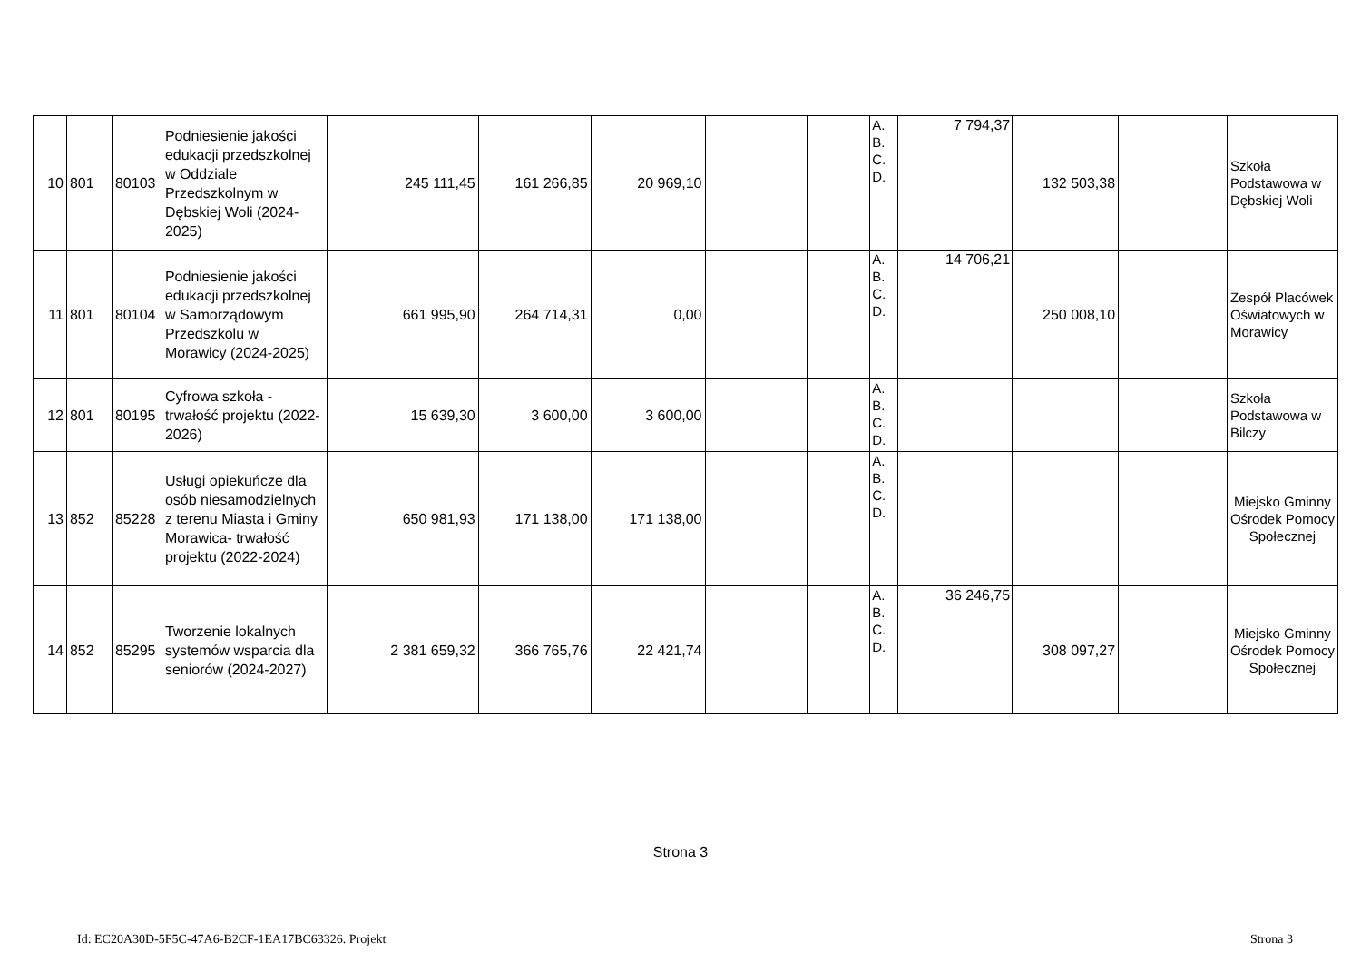| 10 | 801 | 80103 | Podniesienie jakości edukacji przedszkolnej w Oddziale Przedszkolnym w Dębskiej Woli (2024-2025) | 245 111,45 | 161 266,85 | 20 969,10 | | | A. B. C. D. | 7 794,37 | 132 503,38 | | Szkoła Podstawowa w Dębskiej Woli |
| 11 | 801 | 80104 | Podniesienie jakości edukacji przedszkolnej w Samorządowym Przedszkolu w Morawicy (2024-2025) | 661 995,90 | 264 714,31 | 0,00 | | | A. B. C. D. | 14 706,21 | 250 008,10 | | Zespół Placówek Oświatowych w Morawicy |
| 12 | 801 | 80195 | Cyfrowa szkoła - trwałość projektu (2022-2026) | 15 639,30 | 3 600,00 | 3 600,00 | | | A. B. C. D. | | | | Szkoła Podstawowa w Bilczy |
| 13 | 852 | 85228 | Usługi opiekuńcze dla osób niesamodzielnych z terenu Miasta i Gminy Morawica- trwałość projektu (2022-2024) | 650 981,93 | 171 138,00 | 171 138,00 | | | A. B. C. D. | | | | Miejsko Gminny Ośrodek Pomocy Społecznej |
| 14 | 852 | 85295 | Tworzenie lokalnych systemów wsparcia dla seniorów (2024-2027) | 2 381 659,32 | 366 765,76 | 22 421,74 | | | A. B. C. D. | 36 246,75 | 308 097,27 | | Miejsko Gminny Ośrodek Pomocy Społecznej |
Strona 3
Id: EC20A30D-5F5C-47A6-B2CF-1EA17BC63326. Projekt Strona 3